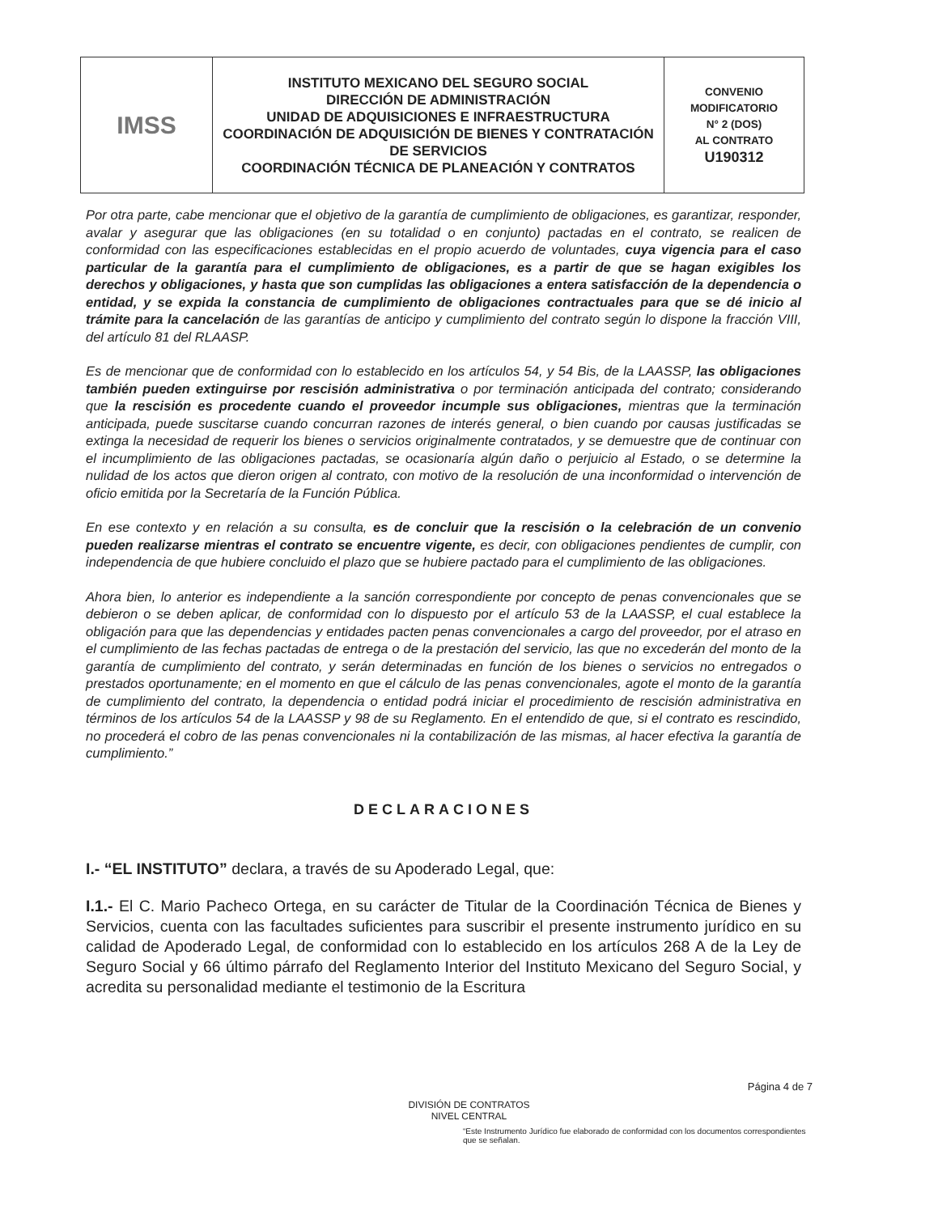| IMSS | INSTITUTO MEXICANO DEL SEGURO SOCIAL DIRECCIÓN DE ADMINISTRACIÓN UNIDAD DE ADQUISICIONES E INFRAESTRUCTURA COORDINACIÓN DE ADQUISICIÓN DE BIENES Y CONTRATACIÓN DE SERVICIOS COORDINACIÓN TÉCNICA DE PLANEACIÓN Y CONTRATOS | CONVENIO MODIFICATORIO N° 2 (DOS) AL CONTRATO U190312 |
Por otra parte, cabe mencionar que el objetivo de la garantía de cumplimiento de obligaciones, es garantizar, responder, avalar y asegurar que las obligaciones (en su totalidad o en conjunto) pactadas en el contrato, se realicen de conformidad con las especificaciones establecidas en el propio acuerdo de voluntades, cuya vigencia para el caso particular de la garantía para el cumplimiento de obligaciones, es a partir de que se hagan exigibles los derechos y obligaciones, y hasta que son cumplidas las obligaciones a entera satisfacción de la dependencia o entidad, y se expida la constancia de cumplimiento de obligaciones contractuales para que se dé inicio al trámite para la cancelación de las garantías de anticipo y cumplimiento del contrato según lo dispone la fracción VIII, del artículo 81 del RLAASP.
Es de mencionar que de conformidad con lo establecido en los artículos 54, y 54 Bis, de la LAASSP, las obligaciones también pueden extinguirse por rescisión administrativa o por terminación anticipada del contrato; considerando que la rescisión es procedente cuando el proveedor incumple sus obligaciones, mientras que la terminación anticipada, puede suscitarse cuando concurran razones de interés general, o bien cuando por causas justificadas se extinga la necesidad de requerir los bienes o servicios originalmente contratados, y se demuestre que de continuar con el incumplimiento de las obligaciones pactadas, se ocasionaría algún daño o perjuicio al Estado, o se determine la nulidad de los actos que dieron origen al contrato, con motivo de la resolución de una inconformidad o intervención de oficio emitida por la Secretaría de la Función Pública.
En ese contexto y en relación a su consulta, es de concluir que la rescisión o la celebración de un convenio pueden realizarse mientras el contrato se encuentre vigente, es decir, con obligaciones pendientes de cumplir, con independencia de que hubiere concluido el plazo que se hubiere pactado para el cumplimiento de las obligaciones.
Ahora bien, lo anterior es independiente a la sanción correspondiente por concepto de penas convencionales que se debieron o se deben aplicar, de conformidad con lo dispuesto por el artículo 53 de la LAASSP, el cual establece la obligación para que las dependencias y entidades pacten penas convencionales a cargo del proveedor, por el atraso en el cumplimiento de las fechas pactadas de entrega o de la prestación del servicio, las que no excederán del monto de la garantía de cumplimiento del contrato, y serán determinadas en función de los bienes o servicios no entregados o prestados oportunamente; en el momento en que el cálculo de las penas convencionales, agote el monto de la garantía de cumplimiento del contrato, la dependencia o entidad podrá iniciar el procedimiento de rescisión administrativa en términos de los artículos 54 de la LAASSP y 98 de su Reglamento. En el entendido de que, si el contrato es rescindido, no procederá el cobro de las penas convencionales ni la contabilización de las mismas, al hacer efectiva la garantía de cumplimiento.”
DECLARACIONES
I.- “EL INSTITUTO” declara, a través de su Apoderado Legal, que:
I.1.- El C. Mario Pacheco Ortega, en su carácter de Titular de la Coordinación Técnica de Bienes y Servicios, cuenta con las facultades suficientes para suscribir el presente instrumento jurídico en su calidad de Apoderado Legal, de conformidad con lo establecido en los artículos 268 A de la Ley de Seguro Social y 66 último párrafo del Reglamento Interior del Instituto Mexicano del Seguro Social, y acredita su personalidad mediante el testimonio de la Escritura
Página 4 de 7
DIVISIÓN DE CONTRATOS
NIVEL CENTRAL
“Este Instrumento Jurídico fue elaborado de conformidad con los documentos correspondientes que se señalan.